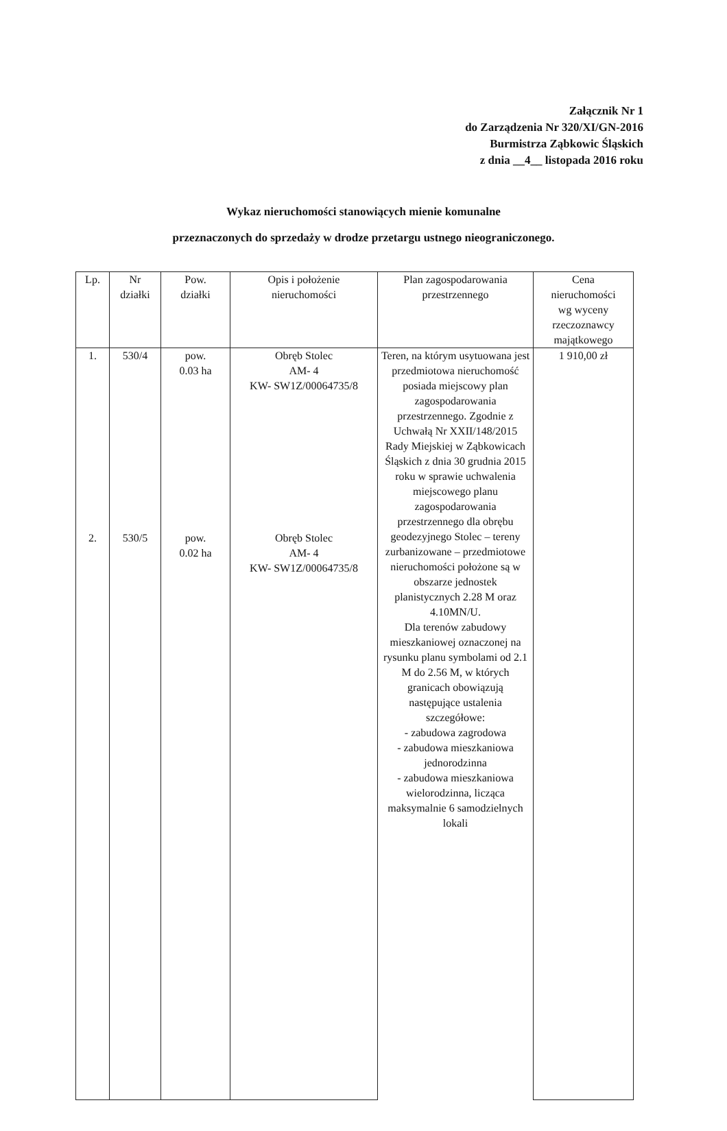Załącznik Nr 1
do Zarządzenia Nr 320/XI/GN-2016
Burmistrza Ząbkowic Śląskich
z dnia __4__ listopada 2016 roku
Wykaz nieruchomości stanowiących mienie komunalne
przeznaczonych do sprzedaży w drodze przetargu ustnego nieograniczonego.
| Lp. | Nr działki | Pow. działki | Opis i położenie nieruchomości | Plan zagospodarowania przestrzennego | Cena nieruchomości wg wyceny rzeczoznawcy majątkowego |
| --- | --- | --- | --- | --- | --- |
| 1. | 530/4 | pow. 0.03 ha | Obręb Stolec AM- 4 KW- SW1Z/00064735/8 | Teren, na którym usytuowana jest przedmiotowa nieruchomość posiada miejscowy plan zagospodarowania przestrzennego. Zgodnie z Uchwałą Nr XXII/148/2015 Rady Miejskiej w Ząbkowicach Śląskich z dnia 30 grudnia 2015 roku w sprawie uchwalenia miejscowego planu zagospodarowania przestrzennego dla obrębu geodezyjnego Stolec – tereny zurbanizowane – przedmiotowe nieruchomości położone są w obszarze jednostek planistycznych 2.28 M oraz 4.10MN/U. Dla terenów zabudowy mieszkaniowej oznaczonej na rysunku planu symbolami od 2.1 M do 2.56 M, w których granicach obowiązują następujące ustalenia szczegółowe: - zabudowa zagrodowa - zabudowa mieszkaniowa jednorodzinna - zabudowa mieszkaniowa wielorodzinna, licząca maksymalnie 6 samodzielnych lokali | 1 910,00 zł |
| 2. | 530/5 | pow. 0.02 ha | Obręb Stolec AM- 4 KW- SW1Z/00064735/8 | | |